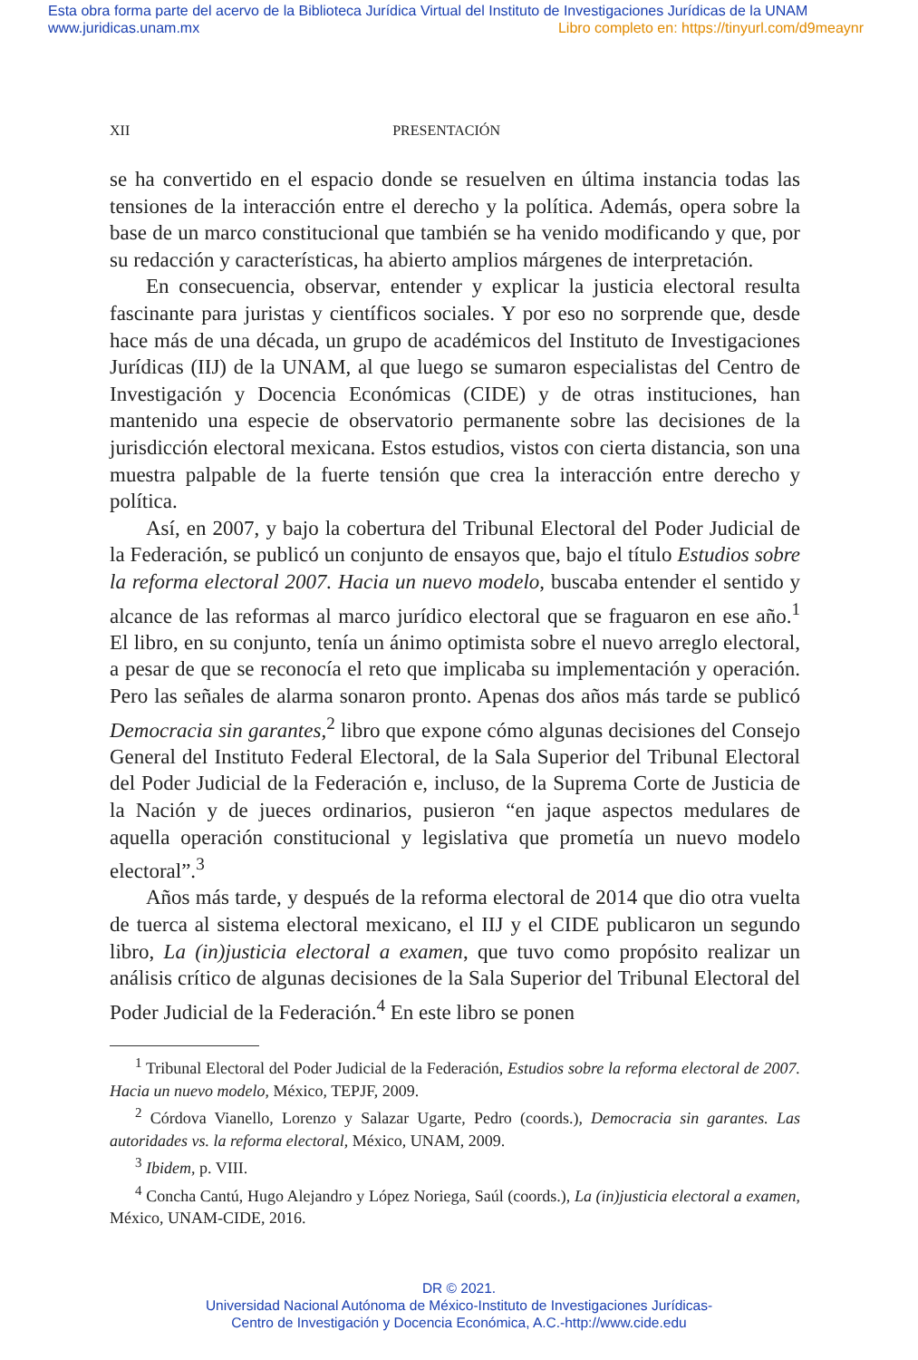Esta obra forma parte del acervo de la Biblioteca Jurídica Virtual del Instituto de Investigaciones Jurídicas de la UNAM
www.juridicas.unam.mx Libro completo en: https://tinyurl.com/d9meaynr
XII PRESENTACIÓN
se ha convertido en el espacio donde se resuelven en última instancia todas las tensiones de la interacción entre el derecho y la política. Además, opera sobre la base de un marco constitucional que también se ha venido modificando y que, por su redacción y características, ha abierto amplios márgenes de interpretación.
En consecuencia, observar, entender y explicar la justicia electoral resulta fascinante para juristas y científicos sociales. Y por eso no sorprende que, desde hace más de una década, un grupo de académicos del Instituto de Investigaciones Jurídicas (IIJ) de la UNAM, al que luego se sumaron especialistas del Centro de Investigación y Docencia Económicas (CIDE) y de otras instituciones, han mantenido una especie de observatorio permanente sobre las decisiones de la jurisdicción electoral mexicana. Estos estudios, vistos con cierta distancia, son una muestra palpable de la fuerte tensión que crea la interacción entre derecho y política.
Así, en 2007, y bajo la cobertura del Tribunal Electoral del Poder Judicial de la Federación, se publicó un conjunto de ensayos que, bajo el título Estudios sobre la reforma electoral 2007. Hacia un nuevo modelo, buscaba entender el sentido y alcance de las reformas al marco jurídico electoral que se fraguaron en ese año.<sup>1</sup> El libro, en su conjunto, tenía un ánimo optimista sobre el nuevo arreglo electoral, a pesar de que se reconocía el reto que implicaba su implementación y operación. Pero las señales de alarma sonaron pronto. Apenas dos años más tarde se publicó Democracia sin garantes,<sup>2</sup> libro que expone cómo algunas decisiones del Consejo General del Instituto Federal Electoral, de la Sala Superior del Tribunal Electoral del Poder Judicial de la Federación e, incluso, de la Suprema Corte de Justicia de la Nación y de jueces ordinarios, pusieron “en jaque aspectos medulares de aquella operación constitucional y legislativa que prometía un nuevo modelo electoral”.<sup>3</sup>
Años más tarde, y después de la reforma electoral de 2014 que dio otra vuelta de tuerca al sistema electoral mexicano, el IIJ y el CIDE publicaron un segundo libro, La (in)justicia electoral a examen, que tuvo como propósito realizar un análisis crítico de algunas decisiones de la Sala Superior del Tribunal Electoral del Poder Judicial de la Federación.<sup>4</sup> En este libro se ponen
<sup>1</sup> Tribunal Electoral del Poder Judicial de la Federación, Estudios sobre la reforma electoral de 2007. Hacia un nuevo modelo, México, TEPJF, 2009.
<sup>2</sup> Córdova Vianello, Lorenzo y Salazar Ugarte, Pedro (coords.), Democracia sin garantes. Las autoridades vs. la reforma electoral, México, UNAM, 2009.
<sup>3</sup> Ibidem, p. VIII.
<sup>4</sup> Concha Cantú, Hugo Alejandro y López Noriega, Saúl (coords.), La (in)justicia electoral a examen, México, UNAM-CIDE, 2016.
DR © 2021.
Universidad Nacional Autónoma de México-Instituto de Investigaciones Jurídicas-
Centro de Investigación y Docencia Económica, A.C.-http://www.cide.edu